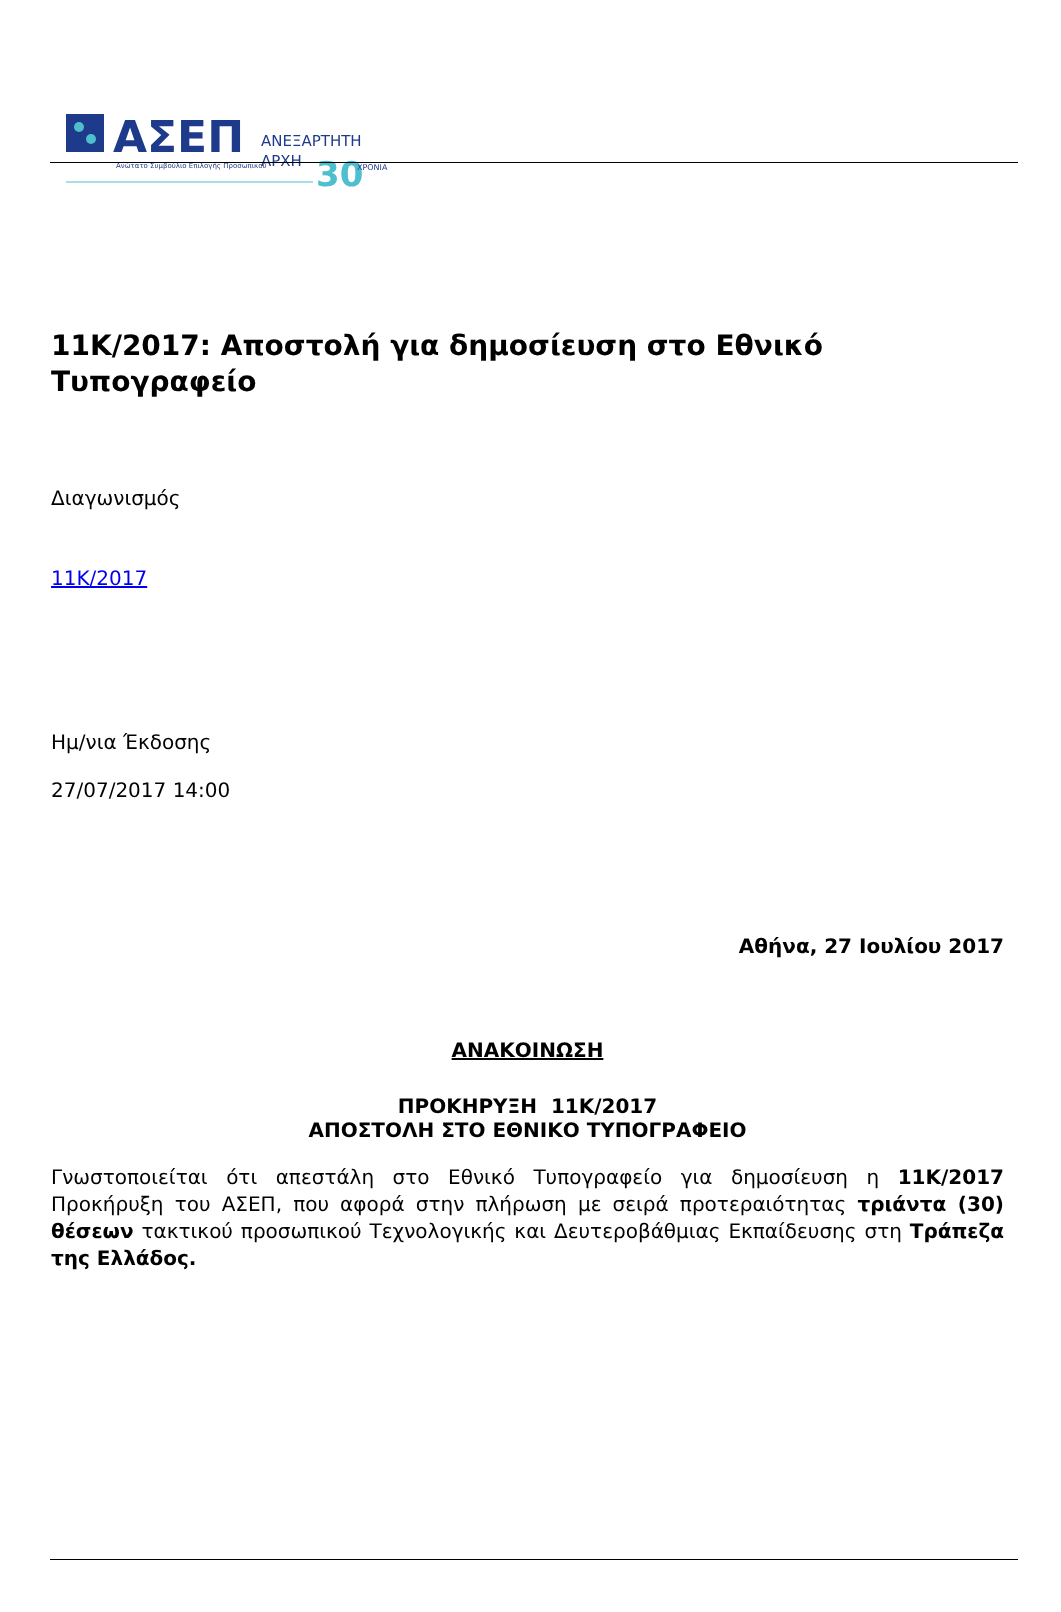ΑΣΕΠ
Ανώτατο Συμβούλιο Επιλογής Προσωπικού
ΑΝΕΞΑΡΤΗΤΗ
ΑΡΧΗ
30
ΧΡΟΝΙΑ
11K/2017: Αποστολή για δημοσίευση στο Εθνικό Τυπογραφείο
Διαγωνισμός
11K/2017
Ημ/νια Έκδοσης
27/07/2017 14:00
Αθήνα, 27 Ιουλίου 2017
ΑΝΑΚΟΙΝΩΣΗ
ΠΡΟΚΗΡΥΞΗ 11Κ/2017
ΑΠΟΣΤΟΛΗ ΣΤΟ ΕΘΝΙΚΟ ΤΥΠΟΓΡΑΦΕΙΟ
Γνωστοποιείται ότι απεστάλη στο Εθνικό Τυπογραφείο για δημοσίευση η 11Κ/2017 Προκήρυξη του ΑΣΕΠ, που αφορά στην πλήρωση με σειρά προτεραιότητας τριάντα (30) θέσεων τακτικού προσωπικού Τεχνολογικής και Δευτεροβάθμιας Εκπαίδευσης στη Τράπεζα της Ελλάδος.